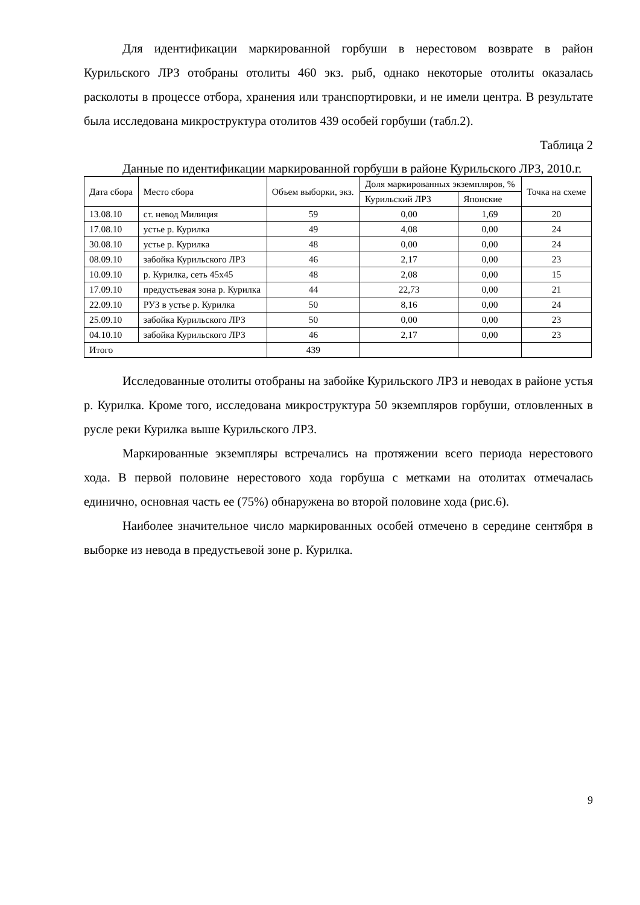Для идентификации маркированной горбуши в нерестовом возврате в район Курильского ЛРЗ отобраны отолиты 460 экз. рыб, однако некоторые отолиты оказалась расколоты в процессе отбора, хранения или транспортировки, и не имели центра. В результате была исследована микроструктура отолитов 439 особей горбуши (табл.2).
Таблица 2
Данные по идентификации маркированной горбуши в районе Курильского ЛРЗ, 2010.г.
| Дата сбора | Место сбора | Объем выборки, экз. | Доля маркированных экземпляров, % | | Точка на схеме |
| --- | --- | --- | --- | --- | --- |
| | | | Курильский ЛРЗ | Японские | |
| 13.08.10 | ст. невод Милиция | 59 | 0,00 | 1,69 | 20 |
| 17.08.10 | устье р. Курилка | 49 | 4,08 | 0,00 | 24 |
| 30.08.10 | устье р. Курилка | 48 | 0,00 | 0,00 | 24 |
| 08.09.10 | забойка Курильского ЛРЗ | 46 | 2,17 | 0,00 | 23 |
| 10.09.10 | р. Курилка, сеть 45х45 | 48 | 2,08 | 0,00 | 15 |
| 17.09.10 | предустьевая зона р. Курилка | 44 | 22,73 | 0,00 | 21 |
| 22.09.10 | РУЗ в устье р. Курилка | 50 | 8,16 | 0,00 | 24 |
| 25.09.10 | забойка Курильского ЛРЗ | 50 | 0,00 | 0,00 | 23 |
| 04.10.10 | забойка Курильского ЛРЗ | 46 | 2,17 | 0,00 | 23 |
| Итого | | 439 | | | |
Исследованные отолиты отобраны на забойке Курильского ЛРЗ и неводах в районе устья р. Курилка. Кроме того, исследована микроструктура 50 экземпляров горбуши, отловленных в русле реки Курилка выше Курильского ЛРЗ.
Маркированные экземпляры встречались на протяжении всего периода нерестового хода. В первой половине нерестового хода горбуша с метками на отолитах отмечалась единично, основная часть ее (75%) обнаружена во второй половине хода (рис.6).
Наиболее значительное число маркированных особей отмечено в середине сентября в выборке из невода в предустьевой зоне р. Курилка.
9